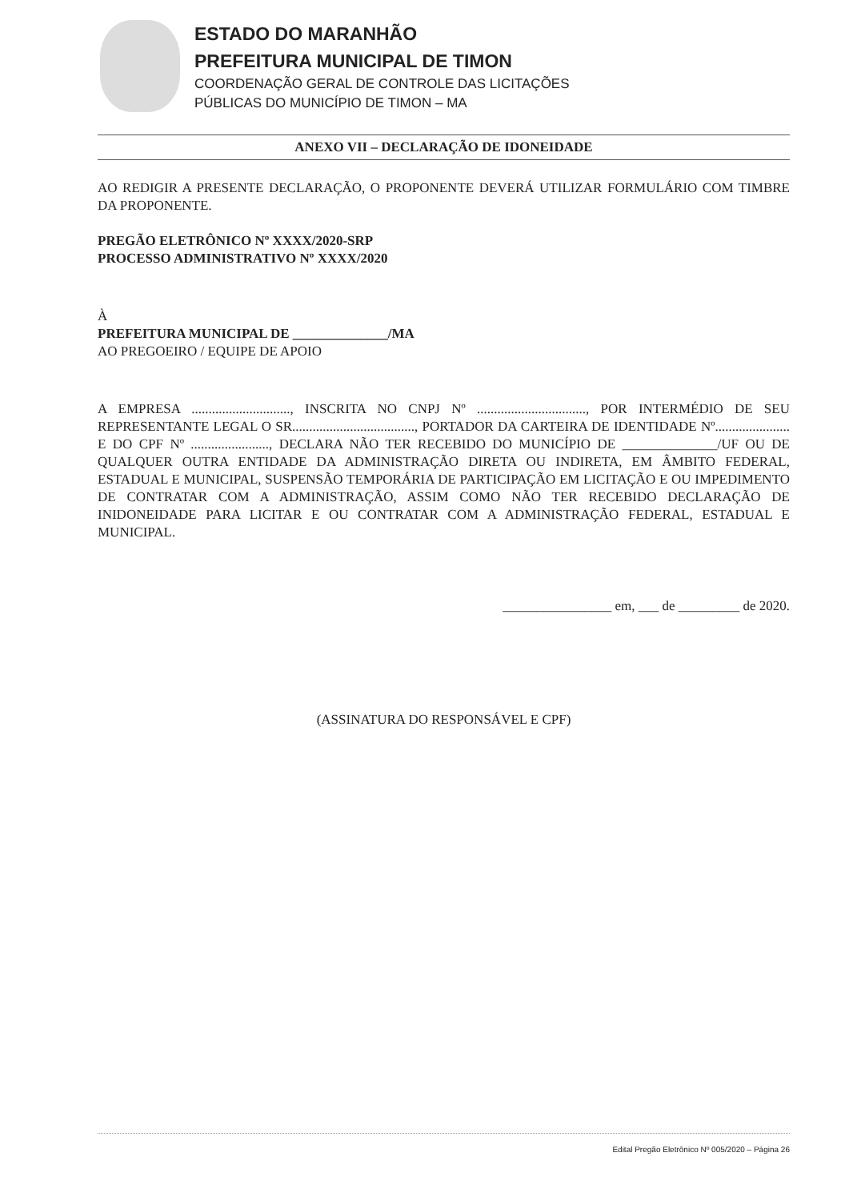ESTADO DO MARANHÃO
PREFEITURA MUNICIPAL DE TIMON
COORDENAÇÃO GERAL DE CONTROLE DAS LICITAÇÕES
PÚBLICAS DO MUNICÍPIO DE TIMON – MA
ANEXO VII – DECLARAÇÃO DE IDONEIDADE
AO REDIGIR A PRESENTE DECLARAÇÃO, O PROPONENTE DEVERÁ UTILIZAR FORMULÁRIO COM TIMBRE DA PROPONENTE.
PREGÃO ELETRÔNICO Nº XXXX/2020-SRP
PROCESSO ADMINISTRATIVO Nº XXXX/2020
À
PREFEITURA MUNICIPAL DE ______________/MA
AO PREGOEIRO / EQUIPE DE APOIO
A EMPRESA ............................., INSCRITA NO CNPJ Nº ................................, POR INTERMÉDIO DE SEU REPRESENTANTE LEGAL O SR...................................., PORTADOR DA CARTEIRA DE IDENTIDADE Nº...................... E DO CPF Nº ......................., DECLARA NÃO TER RECEBIDO DO MUNICÍPIO DE ______________/UF OU DE QUALQUER OUTRA ENTIDADE DA ADMINISTRAÇÃO DIRETA OU INDIRETA, EM ÂMBITO FEDERAL, ESTADUAL E MUNICIPAL, SUSPENSÃO TEMPORÁRIA DE PARTICIPAÇÃO EM LICITAÇÃO E OU IMPEDIMENTO DE CONTRATAR COM A ADMINISTRAÇÃO, ASSIM COMO NÃO TER RECEBIDO DECLARAÇÃO DE INIDONEIDADE PARA LICITAR E OU CONTRATAR COM A ADMINISTRAÇÃO FEDERAL, ESTADUAL E MUNICIPAL.
________________ em, ___ de _________ de 2020.
(ASSINATURA DO RESPONSÁVEL E CPF)
Edital Pregão Eletrônico Nº 005/2020 – Página 26